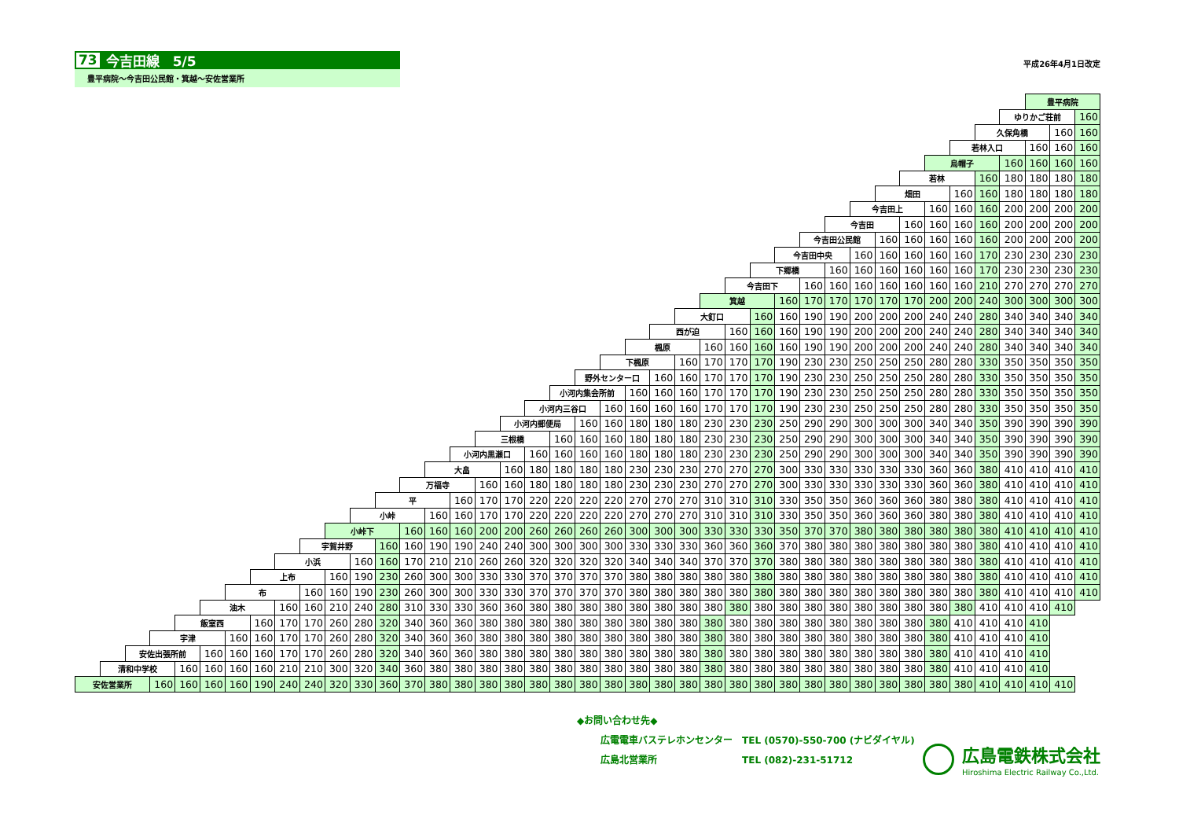73 今吉田線　5/5
豊平病院～今吉田公民館・箕越～安佐営業所
平成26年4月1日改定
| | | | | | | | | | | | | | | | | | | | | | | | | | | | | | | | | | | | | | | 豊平病院 | | |
| | | | | | | | | | | | | | | | | | | | | | | | | | | | | | | | | | | | | | ゆりかご荘前 | | | 160 |
| | | | | | | | | | | | | | | | | | | | | | | | | | | | | | | | | | | | | 久保角橋 | | | 160 | 160 |
| | | | | | | | | | | | | | | | | | | | | | | | | | | | | | | | | | | | 若林入口 | | | 160 | 160 | 160 |
| | | | | | | | | | | | | | | | | | | | | | | | | | | | | | | | | | | 烏帽子 | | | 160 | 160 | 160 | 160 |
| | | | | | | | | | | | | | | | | | | | | | | | | | | | | | | | | | 若林 | | | 160 | 180 | 180 | 180 | 180 |
| | | | | | | | | | | | | | | | | | | | | | | | | | | | | | | | | 畑田 | | | 160 | 160 | 180 | 180 | 180 | 180 |
| | | | | | | | | | | | | | | | | | | | | | | | | | | | | | | | 今吉田上 | | | 160 | 160 | 160 | 200 | 200 | 200 | 200 |
| | | | | | | | | | | | | | | | | | | | | | | | | | | | | | | 今吉田 | | | 160 | 160 | 160 | 160 | 200 | 200 | 200 | 200 |
| | | | | | | | | | | | | | | | | | | | | | | | | | | | | | 今吉田公民館 | | | 160 | 160 | 160 | 160 | 160 | 200 | 200 | 200 | 200 |
| | | | | | | | | | | | | | | | | | | | | | | | | | | | | 今吉田中央 | | | 160 | 160 | 160 | 160 | 160 | 170 | 230 | 230 | 230 | 230 |
| | | | | | | | | | | | | | | | | | | | | | | | | | | | 下郷橋 | | | 160 | 160 | 160 | 160 | 160 | 160 | 170 | 230 | 230 | 230 | 230 |
| | | | | | | | | | | | | | | | | | | | | | | | | | | 今吉田下 | | | 160 | 160 | 160 | 160 | 160 | 160 | 160 | 210 | 270 | 270 | 270 | 270 |
| | | | | | | | | | | | | | | | | | | | | | | | | | 箕越 | | | 160 | 170 | 170 | 170 | 170 | 170 | 200 | 200 | 240 | 300 | 300 | 300 | 300 |
| | | | | | | | | | | | | | | | | | | | | | | | | 大釘口 | | | 160 | 160 | 190 | 190 | 200 | 200 | 200 | 240 | 240 | 280 | 340 | 340 | 340 | 340 |
| | | | | | | | | | | | | | | | | | | | | | | | 西が迫 | | | 160 | 160 | 160 | 190 | 190 | 200 | 200 | 200 | 240 | 240 | 280 | 340 | 340 | 340 | 340 |
| | | | | | | | | | | | | | | | | | | | | | | 楓原 | | | 160 | 160 | 160 | 160 | 190 | 190 | 200 | 200 | 200 | 240 | 240 | 280 | 340 | 340 | 340 | 340 |
| | | | | | | | | | | | | | | | | | | | | | 下楓原 | | | 160 | 170 | 170 | 170 | 190 | 230 | 230 | 250 | 250 | 250 | 280 | 280 | 330 | 350 | 350 | 350 | 350 |
| | | | | | | | | | | | | | | | | | | | | 野外センター口 | | | 160 | 160 | 170 | 170 | 170 | 190 | 230 | 230 | 250 | 250 | 250 | 280 | 280 | 330 | 350 | 350 | 350 | 350 |
| | | | | | | | | | | | | | | | | | | | 小河内集会所前 | | | 160 | 160 | 160 | 170 | 170 | 170 | 190 | 230 | 230 | 250 | 250 | 250 | 280 | 280 | 330 | 350 | 350 | 350 | 350 |
| | | | | | | | | | | | | | | | | | | 小河内三谷口 | | | 160 | 160 | 160 | 160 | 170 | 170 | 170 | 190 | 230 | 230 | 250 | 250 | 250 | 280 | 280 | 330 | 350 | 350 | 350 | 350 |
| | | | | | | | | | | | | | | | | | 小河内郵便局 | | | 160 | 160 | 180 | 180 | 180 | 230 | 230 | 230 | 250 | 290 | 290 | 300 | 300 | 300 | 340 | 340 | 350 | 390 | 390 | 390 | 390 |
| | | | | | | | | | | | | | | | | 三根橋 | | | 160 | 160 | 160 | 180 | 180 | 180 | 230 | 230 | 230 | 250 | 290 | 290 | 300 | 300 | 300 | 340 | 340 | 350 | 390 | 390 | 390 | 390 |
| | | | | | | | | | | | | | | | 小河内黒瀬口 | | | 160 | 160 | 160 | 160 | 180 | 180 | 180 | 230 | 230 | 230 | 250 | 290 | 290 | 300 | 300 | 300 | 340 | 340 | 350 | 390 | 390 | 390 | 390 |
| | | | | | | | | | | | | | | 大畠 | | | 160 | 180 | 180 | 180 | 180 | 230 | 230 | 230 | 270 | 270 | 270 | 300 | 330 | 330 | 330 | 330 | 330 | 360 | 360 | 380 | 410 | 410 | 410 | 410 |
| | | | | | | | | | | | | | 万福寺 | | | 160 | 160 | 180 | 180 | 180 | 180 | 230 | 230 | 230 | 270 | 270 | 270 | 300 | 330 | 330 | 330 | 330 | 330 | 360 | 360 | 380 | 410 | 410 | 410 | 410 |
| | | | | | | | | | | | | 平 | | | 160 | 170 | 170 | 220 | 220 | 220 | 220 | 270 | 270 | 270 | 310 | 310 | 310 | 330 | 350 | 350 | 360 | 360 | 360 | 380 | 380 | 380 | 410 | 410 | 410 | 410 |
| | | | | | | | | | | | 小峠 | | | 160 | 160 | 170 | 170 | 220 | 220 | 220 | 220 | 270 | 270 | 270 | 310 | 310 | 310 | 330 | 350 | 350 | 360 | 360 | 360 | 380 | 380 | 380 | 410 | 410 | 410 | 410 |
| | | | | | | | | | | 小峠下 | | | 160 | 160 | 160 | 200 | 200 | 260 | 260 | 260 | 260 | 300 | 300 | 300 | 330 | 330 | 330 | 350 | 370 | 370 | 380 | 380 | 380 | 380 | 380 | 380 | 410 | 410 | 410 | 410 |
| | | | | | | | | | 宇賀井野 | | | 160 | 160 | 190 | 190 | 240 | 240 | 300 | 300 | 300 | 300 | 330 | 330 | 330 | 360 | 360 | 360 | 370 | 380 | 380 | 380 | 380 | 380 | 380 | 380 | 380 | 410 | 410 | 410 | 410 |
| | | | | | | | | 小浜 | | | 160 | 160 | 170 | 210 | 210 | 260 | 260 | 320 | 320 | 320 | 320 | 340 | 340 | 340 | 370 | 370 | 370 | 380 | 380 | 380 | 380 | 380 | 380 | 380 | 380 | 380 | 410 | 410 | 410 | 410 |
| | | | | | | | 上布 | | | 160 | 190 | 230 | 260 | 300 | 300 | 330 | 330 | 370 | 370 | 370 | 370 | 380 | 380 | 380 | 380 | 380 | 380 | 380 | 380 | 380 | 380 | 380 | 380 | 380 | 380 | 380 | 410 | 410 | 410 | 410 |
| | | | | | | 布 | | | 160 | 160 | 190 | 230 | 260 | 300 | 300 | 330 | 330 | 370 | 370 | 370 | 370 | 380 | 380 | 380 | 380 | 380 | 380 | 380 | 380 | 380 | 380 | 380 | 380 | 380 | 380 | 380 | 410 | 410 | 410 | 410 |
| | | | | | 油木 | | | 160 | 160 | 210 | 240 | 280 | 310 | 330 | 330 | 360 | 360 | 380 | 380 | 380 | 380 | 380 | 380 | 380 | 380 | 380 | 380 | 380 | 380 | 380 | 380 | 380 | 380 | 380 | 380 | 410 | 410 | 410 | 410 | |
| | | | | 飯室西 | | | 160 | 170 | 170 | 260 | 280 | 320 | 340 | 360 | 360 | 380 | 380 | 380 | 380 | 380 | 380 | 380 | 380 | 380 | 380 | 380 | 380 | 380 | 380 | 380 | 380 | 380 | 380 | 380 | 410 | 410 | 410 | 410 | | |
| | | | 宇津 | | | 160 | 160 | 170 | 170 | 260 | 280 | 320 | 340 | 360 | 360 | 380 | 380 | 380 | 380 | 380 | 380 | 380 | 380 | 380 | 380 | 380 | 380 | 380 | 380 | 380 | 380 | 380 | 380 | 380 | 410 | 410 | 410 | 410 | | |
| | | 安佐出張所前 | | | 160 | 160 | 160 | 170 | 170 | 260 | 280 | 320 | 340 | 360 | 360 | 380 | 380 | 380 | 380 | 380 | 380 | 380 | 380 | 380 | 380 | 380 | 380 | 380 | 380 | 380 | 380 | 380 | 380 | 380 | 410 | 410 | 410 | 410 | | |
| | 清和中学校 | | | 160 | 160 | 160 | 160 | 210 | 210 | 300 | 320 | 340 | 360 | 380 | 380 | 380 | 380 | 380 | 380 | 380 | 380 | 380 | 380 | 380 | 380 | 380 | 380 | 380 | 380 | 380 | 380 | 380 | 380 | 380 | 410 | 410 | 410 | 410 | | |
| 安佐営業所 | | | 160 | 160 | 160 | 160 | 190 | 240 | 240 | 320 | 330 | 360 | 370 | 380 | 380 | 380 | 380 | 380 | 380 | 380 | 380 | 380 | 380 | 380 | 380 | 380 | 380 | 380 | 380 | 380 | 380 | 380 | 380 | 380 | 380 | 410 | 410 | 410 | 410 | |
◆お問い合わせ先◆
広電電車バステレホンセンター　TEL (0570)-550-700 (ナビダイヤル)
広島北営業所　　　　　　　　　TEL (082)-231-51712
広島電鉄株式会社
Hiroshima Electric Railway Co.,Ltd.